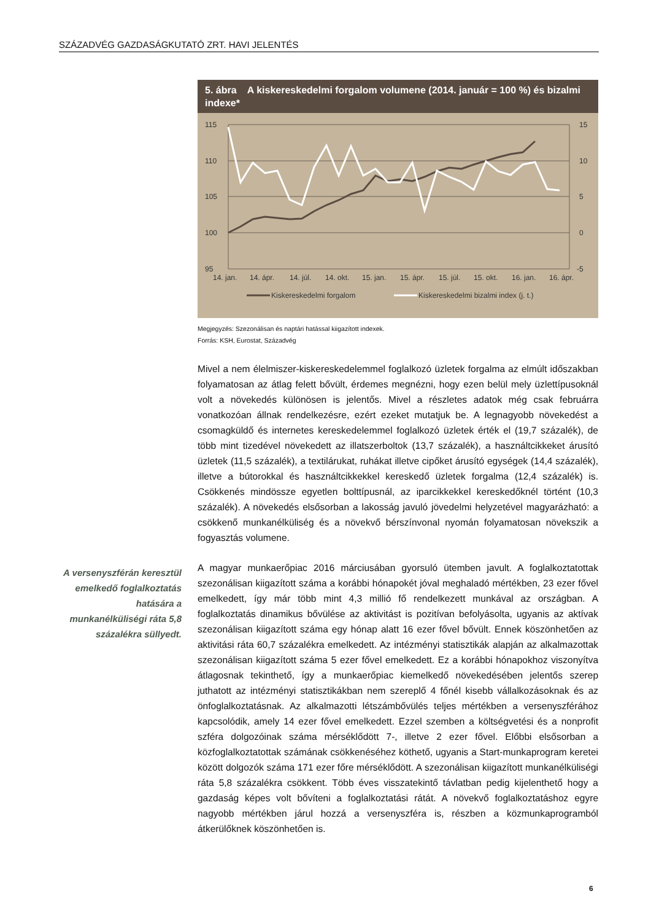SZÁZADVÉG GAZDASÁGKUTATÓ ZRT. HAVI JELENTÉS
A versenyszférán keresztül emelkedő foglalkoztatás hatására a munkanélküliségi ráta 5,8 százalékra süllyedt.
5. ábra A kiskereskedelmi forgalom volumene (2014. január = 100 %) és bizalmi indexe*
115
110
105
100
95
15
10
5
0
-5
14. jan.
14. ápr.
14. júl.
14. okt.
15. jan.
15. ápr.
15. júl.
15. okt.
16. jan.
16. ápr.
Kiskereskedelmi forgalom
Kiskereskedelmi bizalmi index (j. t.)
Megjegyzés: Szezonálisan és naptári hatással kiigazított indexek.
Forrás: KSH, Eurostat, Századvég
Mivel a nem élelmiszer-kiskereskedelemmel foglalkozó üzletek forgalma az elmúlt időszakban folyamatosan az átlag felett bővült, érdemes megnézni, hogy ezen belül mely üzlettípusoknál volt a növekedés különösen is jelentős. Mivel a részletes adatok még csak februárra vonatkozóan állnak rendelkezésre, ezért ezeket mutatjuk be. A legnagyobb növekedést a csomagküldő és internetes kereskedelemmel foglalkozó üzletek érték el (19,7 százalék), de több mint tizedével növekedett az illatszerboltok (13,7 százalék), a használtcikkeket árusító üzletek (11,5 százalék), a textilárukat, ruhákat illetve cipőket árusító egységek (14,4 százalék), illetve a bútorokkal és használtcikkekkel kereskedő üzletek forgalma (12,4 százalék) is. Csökkenés mindössze egyetlen bolttípusnál, az iparcikkekkel kereskedőknél történt (10,3 százalék). A növekedés elsősorban a lakosság javuló jövedelmi helyzetével magyarázható: a csökkenő munkanélküliség és a növekvő bérszínvonal nyomán folyamatosan növekszik a fogyasztás volumene.
A magyar munkaerőpiac 2016 márciusában gyorsuló ütemben javult. A foglalkoztatottak szezonálisan kiigazított száma a korábbi hónapokét jóval meghaladó mértékben, 23 ezer fővel emelkedett, így már több mint 4,3 millió fő rendelkezett munkával az országban. A foglalkoztatás dinamikus bővülése az aktivitást is pozitívan befolyásolta, ugyanis az aktívak szezonálisan kiigazított száma egy hónap alatt 16 ezer fővel bővült. Ennek köszönhetően az aktivitási ráta 60,7 százalékra emelkedett. Az intézményi statisztikák alapján az alkalmazottak szezonálisan kiigazított száma 5 ezer fővel emelkedett. Ez a korábbi hónapokhoz viszonyítva átlagosnak tekinthető, így a munkaerőpiac kiemelkedő növekedésében jelentős szerep juthatott az intézményi statisztikákban nem szereplő 4 főnél kisebb vállalkozásoknak és az önfoglalkoztatásnak. Az alkalmazotti létszámbővülés teljes mértékben a versenyszférához kapcsolódik, amely 14 ezer fővel emelkedett. Ezzel szemben a költségvetési és a nonprofit szféra dolgozóinak száma mérséklődött 7-, illetve 2 ezer fővel. Előbbi elsősorban a közfoglalkoztatottak számának csökkenéséhez köthető, ugyanis a Start-munkaprogram keretei között dolgozók száma 171 ezer főre mérséklődött. A szezonálisan kiigazított munkanélküliségi ráta 5,8 százalékra csökkent. Több éves visszatekintő távlatban pedig kijelenthető hogy a gazdaság képes volt bővíteni a foglalkoztatási rátát. A növekvő foglalkoztatáshoz egyre nagyobb mértékben járul hozzá a versenyszféra is, részben a közmunkaprogramból átkerülőknek köszönhetően is.
6